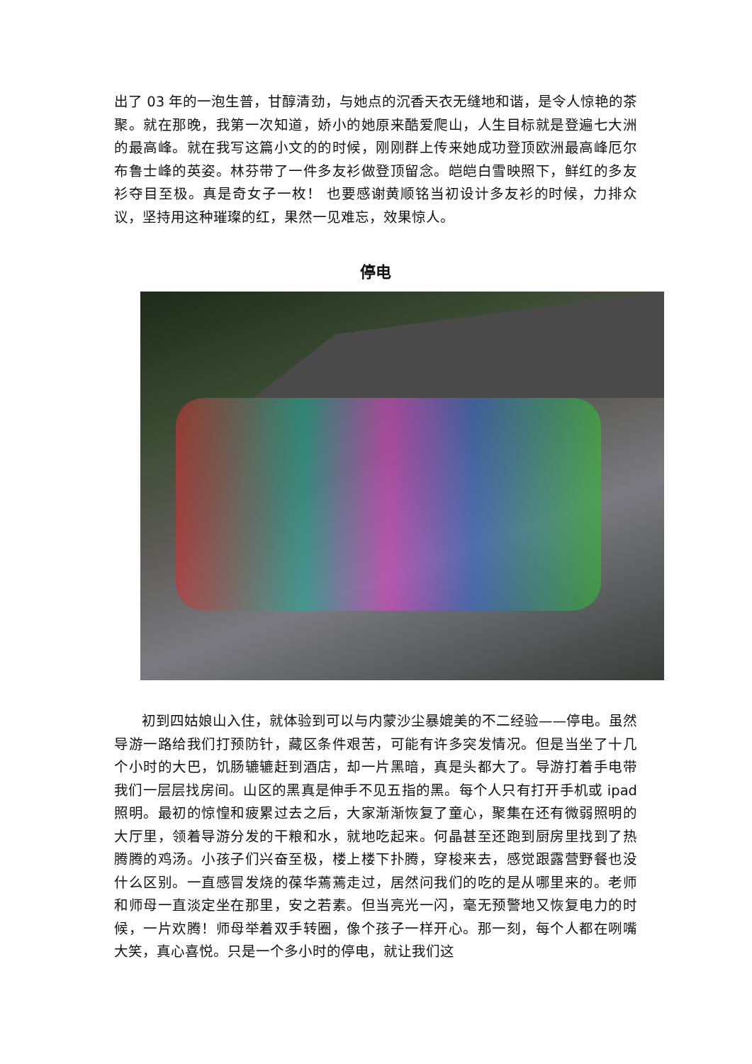出了 03 年的一泡生普，甘醇清劲，与她点的沉香天衣无缝地和谐，是令人惊艳的茶聚。就在那晚，我第一次知道，娇小的她原来酷爱爬山，人生目标就是登遍七大洲的最高峰。就在我写这篇小文的的时候，刚刚群上传来她成功登顶欧洲最高峰厄尔布鲁士峰的英姿。林芬带了一件多友衫做登顶留念。皑皑白雪映照下，鲜红的多友衫夺目至极。真是奇女子一枚！ 也要感谢黄顺铭当初设计多友衫的时候，力排众议，坚持用这种璀璨的红，果然一见难忘，效果惊人。
停电
初到四姑娘山入住，就体验到可以与内蒙沙尘暴媲美的不二经验——停电。虽然导游一路给我们打预防针，藏区条件艰苦，可能有许多突发情况。但是当坐了十几个小时的大巴，饥肠辘辘赶到酒店，却一片黑暗，真是头都大了。导游打着手电带我们一层层找房间。山区的黑真是伸手不见五指的黑。每个人只有打开手机或 ipad 照明。最初的惊惶和疲累过去之后，大家渐渐恢复了童心，聚集在还有微弱照明的大厅里，领着导游分发的干粮和水，就地吃起来。何晶甚至还跑到厨房里找到了热腾腾的鸡汤。小孩子们兴奋至极，楼上楼下扑腾，穿梭来去，感觉跟露营野餐也没什么区别。一直感冒发烧的葆华蔫蔫走过，居然问我们的吃的是从哪里来的。老师和师母一直淡定坐在那里，安之若素。但当亮光一闪，毫无预警地又恢复电力的时候，一片欢腾！师母举着双手转圈，像个孩子一样开心。那一刻，每个人都在咧嘴大笑，真心喜悦。只是一个多小时的停电，就让我们这